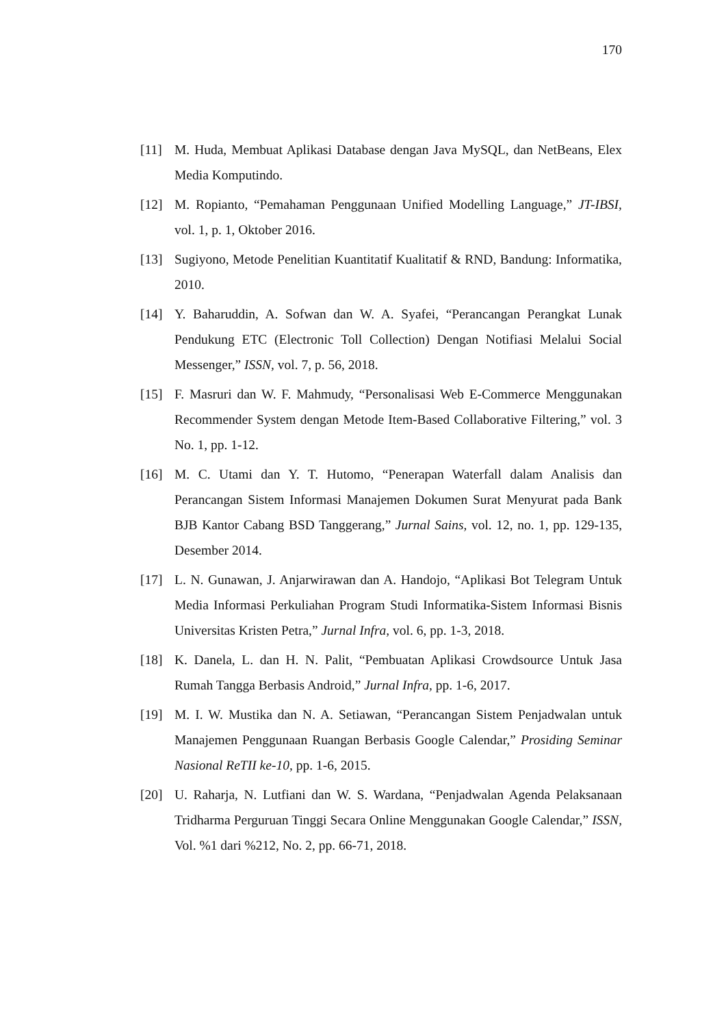170
[11] M. Huda, Membuat Aplikasi Database dengan Java MySQL, dan NetBeans, Elex Media Komputindo.
[12] M. Ropianto, “Pemahaman Penggunaan Unified Modelling Language,” JT-IBSI, vol. 1, p. 1, Oktober 2016.
[13] Sugiyono, Metode Penelitian Kuantitatif Kualitatif & RND, Bandung: Informatika, 2010.
[14] Y. Baharuddin, A. Sofwan dan W. A. Syafei, “Perancangan Perangkat Lunak Pendukung ETC (Electronic Toll Collection) Dengan Notifiasi Melalui Social Messenger,” ISSN, vol. 7, p. 56, 2018.
[15] F. Masruri dan W. F. Mahmudy, “Personalisasi Web E-Commerce Menggunakan Recommender System dengan Metode Item-Based Collaborative Filtering,” vol. 3 No. 1, pp. 1-12.
[16] M. C. Utami dan Y. T. Hutomo, “Penerapan Waterfall dalam Analisis dan Perancangan Sistem Informasi Manajemen Dokumen Surat Menyurat pada Bank BJB Kantor Cabang BSD Tanggerang,” Jurnal Sains, vol. 12, no. 1, pp. 129-135, Desember 2014.
[17] L. N. Gunawan, J. Anjarwirawan dan A. Handojo, “Aplikasi Bot Telegram Untuk Media Informasi Perkuliahan Program Studi Informatika-Sistem Informasi Bisnis Universitas Kristen Petra,” Jurnal Infra, vol. 6, pp. 1-3, 2018.
[18] K. Danela, L. dan H. N. Palit, “Pembuatan Aplikasi Crowdsource Untuk Jasa Rumah Tangga Berbasis Android,” Jurnal Infra, pp. 1-6, 2017.
[19] M. I. W. Mustika dan N. A. Setiawan, “Perancangan Sistem Penjadwalan untuk Manajemen Penggunaan Ruangan Berbasis Google Calendar,” Prosiding Seminar Nasional ReTII ke-10, pp. 1-6, 2015.
[20] U. Raharja, N. Lutfiani dan W. S. Wardana, “Penjadwalan Agenda Pelaksanaan Tridharma Perguruan Tinggi Secara Online Menggunakan Google Calendar,” ISSN, Vol. %1 dari %212, No. 2, pp. 66-71, 2018.